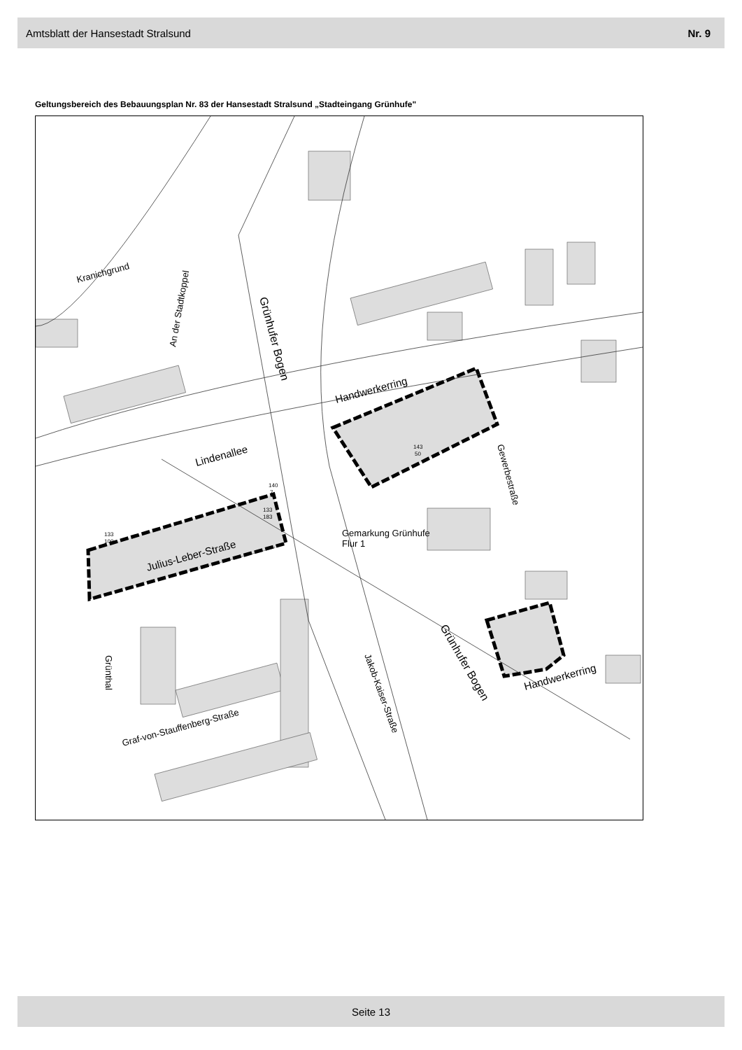Amtsblatt der Hansestadt Stralsund Nr. 9
Geltungsbereich des Bebauungsplan Nr. 83 der Hansestadt Stralsund „Stadteingang Grünhufe"
Kranichgrund
An der Stadtkoppel
Grünhufer Bogen
Handwerkerring
Lindenallee
Julius-Leber-Straße
Gewerbestraße
Gemarkung Grünhufe
Flur 1
Grünhufer Bogen
Handwerkerring
Grünthal
Graf-von-Stauffenberg-Straße
Jakob-Kaiser-Straße
143
50
140
7
133
183
133
100
Seite 13